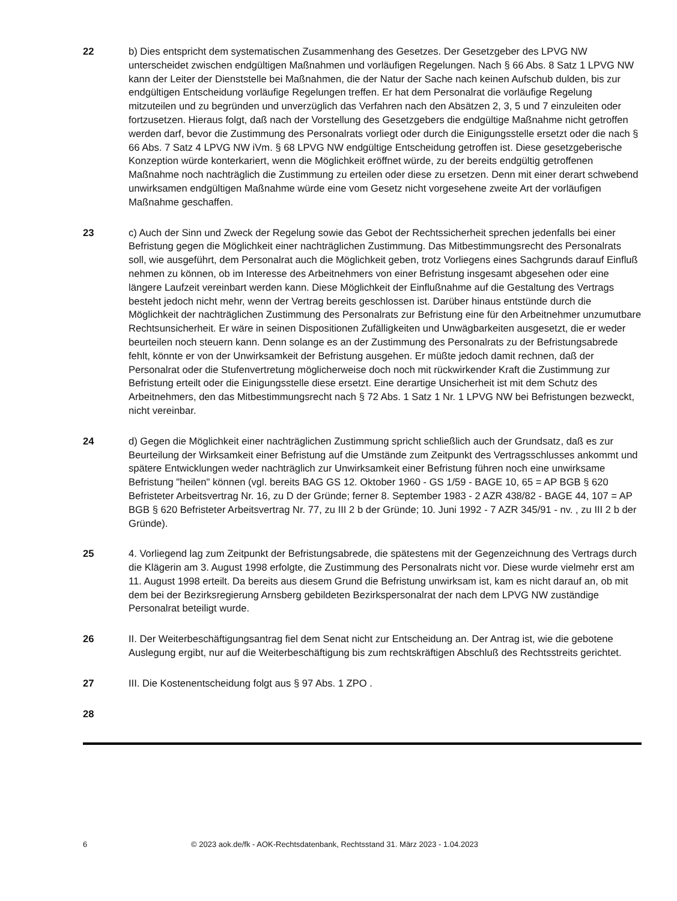22 b) Dies entspricht dem systematischen Zusammenhang des Gesetzes. Der Gesetzgeber des LPVG NW unterscheidet zwischen endgültigen Maßnahmen und vorläufigen Regelungen. Nach § 66 Abs. 8 Satz 1 LPVG NW kann der Leiter der Dienststelle bei Maßnahmen, die der Natur der Sache nach keinen Aufschub dulden, bis zur endgültigen Entscheidung vorläufige Regelungen treffen. Er hat dem Personalrat die vorläufige Regelung mitzuteilen und zu begründen und unverzüglich das Verfahren nach den Absätzen 2, 3, 5 und 7 einzuleiten oder fortzusetzen. Hieraus folgt, daß nach der Vorstellung des Gesetzgebers die endgültige Maßnahme nicht getroffen werden darf, bevor die Zustimmung des Personalrats vorliegt oder durch die Einigungsstelle ersetzt oder die nach § 66 Abs. 7 Satz 4 LPVG NW iVm. § 68 LPVG NW endgültige Entscheidung getroffen ist. Diese gesetzgeberische Konzeption würde konterkariert, wenn die Möglichkeit eröffnet würde, zu der bereits endgültig getroffenen Maßnahme noch nachträglich die Zustimmung zu erteilen oder diese zu ersetzen. Denn mit einer derart schwebend unwirksamen endgültigen Maßnahme würde eine vom Gesetz nicht vorgesehene zweite Art der vorläufigen Maßnahme geschaffen.
23 c) Auch der Sinn und Zweck der Regelung sowie das Gebot der Rechtssicherheit sprechen jedenfalls bei einer Befristung gegen die Möglichkeit einer nachträglichen Zustimmung. Das Mitbestimmungsrecht des Personalrats soll, wie ausgeführt, dem Personalrat auch die Möglichkeit geben, trotz Vorliegens eines Sachgrunds darauf Einfluß nehmen zu können, ob im Interesse des Arbeitnehmers von einer Befristung insgesamt abgesehen oder eine längere Laufzeit vereinbart werden kann. Diese Möglichkeit der Einflußnahme auf die Gestaltung des Vertrags besteht jedoch nicht mehr, wenn der Vertrag bereits geschlossen ist. Darüber hinaus entstünde durch die Möglichkeit der nachträglichen Zustimmung des Personalrats zur Befristung eine für den Arbeitnehmer unzumutbare Rechtsunsicherheit. Er wäre in seinen Dispositionen Zufälligkeiten und Unwägbarkeiten ausgesetzt, die er weder beurteilen noch steuern kann. Denn solange es an der Zustimmung des Personalrats zu der Befristungsabrede fehlt, könnte er von der Unwirksamkeit der Befristung ausgehen. Er müßte jedoch damit rechnen, daß der Personalrat oder die Stufenvertretung möglicherweise doch noch mit rückwirkender Kraft die Zustimmung zur Befristung erteilt oder die Einigungsstelle diese ersetzt. Eine derartige Unsicherheit ist mit dem Schutz des Arbeitnehmers, den das Mitbestimmungsrecht nach § 72 Abs. 1 Satz 1 Nr. 1 LPVG NW bei Befristungen bezweckt, nicht vereinbar.
24 d) Gegen die Möglichkeit einer nachträglichen Zustimmung spricht schließlich auch der Grundsatz, daß es zur Beurteilung der Wirksamkeit einer Befristung auf die Umstände zum Zeitpunkt des Vertragsschlusses ankommt und spätere Entwicklungen weder nachträglich zur Unwirksamkeit einer Befristung führen noch eine unwirksame Befristung "heilen" können (vgl. bereits BAG GS 12. Oktober 1960 - GS 1/59 - BAGE 10, 65 = AP BGB § 620 Befristeter Arbeitsvertrag Nr. 16, zu D der Gründe; ferner 8. September 1983 - 2 AZR 438/82 - BAGE 44, 107 = AP BGB § 620 Befristeter Arbeitsvertrag Nr. 77, zu III 2 b der Gründe; 10. Juni 1992 - 7 AZR 345/91 - nv. , zu III 2 b der Gründe).
25 4. Vorliegend lag zum Zeitpunkt der Befristungsabrede, die spätestens mit der Gegenzeichnung des Vertrags durch die Klägerin am 3. August 1998 erfolgte, die Zustimmung des Personalrats nicht vor. Diese wurde vielmehr erst am 11. August 1998 erteilt. Da bereits aus diesem Grund die Befristung unwirksam ist, kam es nicht darauf an, ob mit dem bei der Bezirksregierung Arnsberg gebildeten Bezirkspersonalrat der nach dem LPVG NW zuständige Personalrat beteiligt wurde.
26 II. Der Weiterbeschäftigungsantrag fiel dem Senat nicht zur Entscheidung an. Der Antrag ist, wie die gebotene Auslegung ergibt, nur auf die Weiterbeschäftigung bis zum rechtskräftigen Abschluß des Rechtsstreits gerichtet.
27 III. Die Kostenentscheidung folgt aus § 97 Abs. 1 ZPO .
28
6 © 2023 aok.de/fk - AOK-Rechtsdatenbank, Rechtsstand 31. März 2023 - 1.04.2023